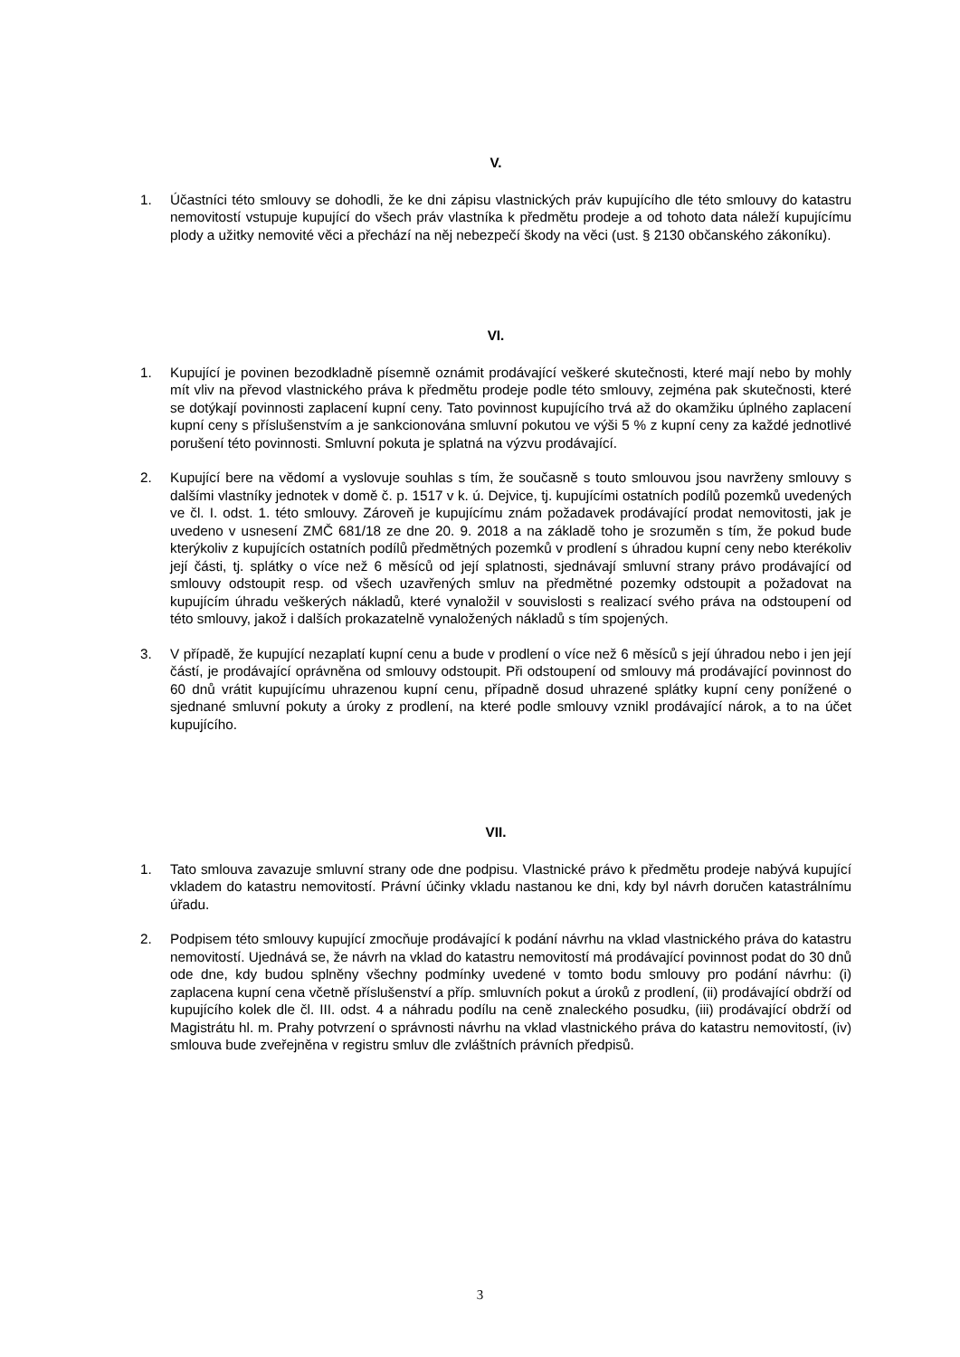V.
1. Účastníci této smlouvy se dohodli, že ke dni zápisu vlastnických práv kupujícího dle této smlouvy do katastru nemovitostí vstupuje kupující do všech práv vlastníka k předmětu prodeje a od tohoto data náleží kupujícímu plody a užitky nemovité věci a přechází na něj nebezpečí škody na věci (ust. § 2130 občanského zákoníku).
VI.
1. Kupující je povinen bezodkladně písemně oznámit prodávající veškeré skutečnosti, které mají nebo by mohly mít vliv na převod vlastnického práva k předmětu prodeje podle této smlouvy, zejména pak skutečnosti, které se dotýkají povinnosti zaplacení kupní ceny. Tato povinnost kupujícího trvá až do okamžiku úplného zaplacení kupní ceny s příslušenstvím a je sankcionována smluvní pokutou ve výši 5 % z kupní ceny za každé jednotlivé porušení této povinnosti. Smluvní pokuta je splatná na výzvu prodávající.
2. Kupující bere na vědomí a vyslovuje souhlas s tím, že současně s touto smlouvou jsou navrženy smlouvy s dalšími vlastníky jednotek v domě č. p. 1517 v k. ú. Dejvice, tj. kupujícími ostatních podílů pozemků uvedených ve čl. I. odst. 1. této smlouvy. Zároveň je kupujícímu znám požadavek prodávající prodat nemovitosti, jak je uvedeno v usnesení ZMČ 681/18 ze dne 20. 9. 2018 a na základě toho je srozuměn s tím, že pokud bude kterýkoliv z kupujících ostatních podílů předmětných pozemků v prodlení s úhradou kupní ceny nebo kterékoliv její části, tj. splátky o více než 6 měsíců od její splatnosti, sjednávají smluvní strany právo prodávající od smlouvy odstoupit resp. od všech uzavřených smluv na předmětné pozemky odstoupit a požadovat na kupujícím úhradu veškerých nákladů, které vynaložil v souvislosti s realizací svého práva na odstoupení od této smlouvy, jakož i dalších prokazatelně vynaložených nákladů s tím spojených.
3. V případě, že kupující nezaplatí kupní cenu a bude v prodlení o více než 6 měsíců s její úhradou nebo i jen její částí, je prodávající oprávněna od smlouvy odstoupit. Při odstoupení od smlouvy má prodávající povinnost do 60 dnů vrátit kupujícímu uhrazenou kupní cenu, případně dosud uhrazené splátky kupní ceny ponížené o sjednané smluvní pokuty a úroky z prodlení, na které podle smlouvy vznikl prodávající nárok, a to na účet kupujícího.
VII.
1. Tato smlouva zavazuje smluvní strany ode dne podpisu. Vlastnické právo k předmětu prodeje nabývá kupující vkladem do katastru nemovitostí. Právní účinky vkladu nastanou ke dni, kdy byl návrh doručen katastrálnímu úřadu.
2. Podpisem této smlouvy kupující zmocňuje prodávající k podání návrhu na vklad vlastnického práva do katastru nemovitostí. Ujednává se, že návrh na vklad do katastru nemovitostí má prodávající povinnost podat do 30 dnů ode dne, kdy budou splněny všechny podmínky uvedené v tomto bodu smlouvy pro podání návrhu: (i) zaplacena kupní cena včetně příslušenství a příp. smluvních pokut a úroků z prodlení, (ii) prodávající obdrží od kupujícího kolek dle čl. III. odst. 4 a náhradu podílu na ceně znaleckého posudku, (iii) prodávající obdrží od Magistrátu hl. m. Prahy potvrzení o správnosti návrhu na vklad vlastnického práva do katastru nemovitostí, (iv) smlouva bude zveřejněna v registru smluv dle zvláštních právních předpisů.
3